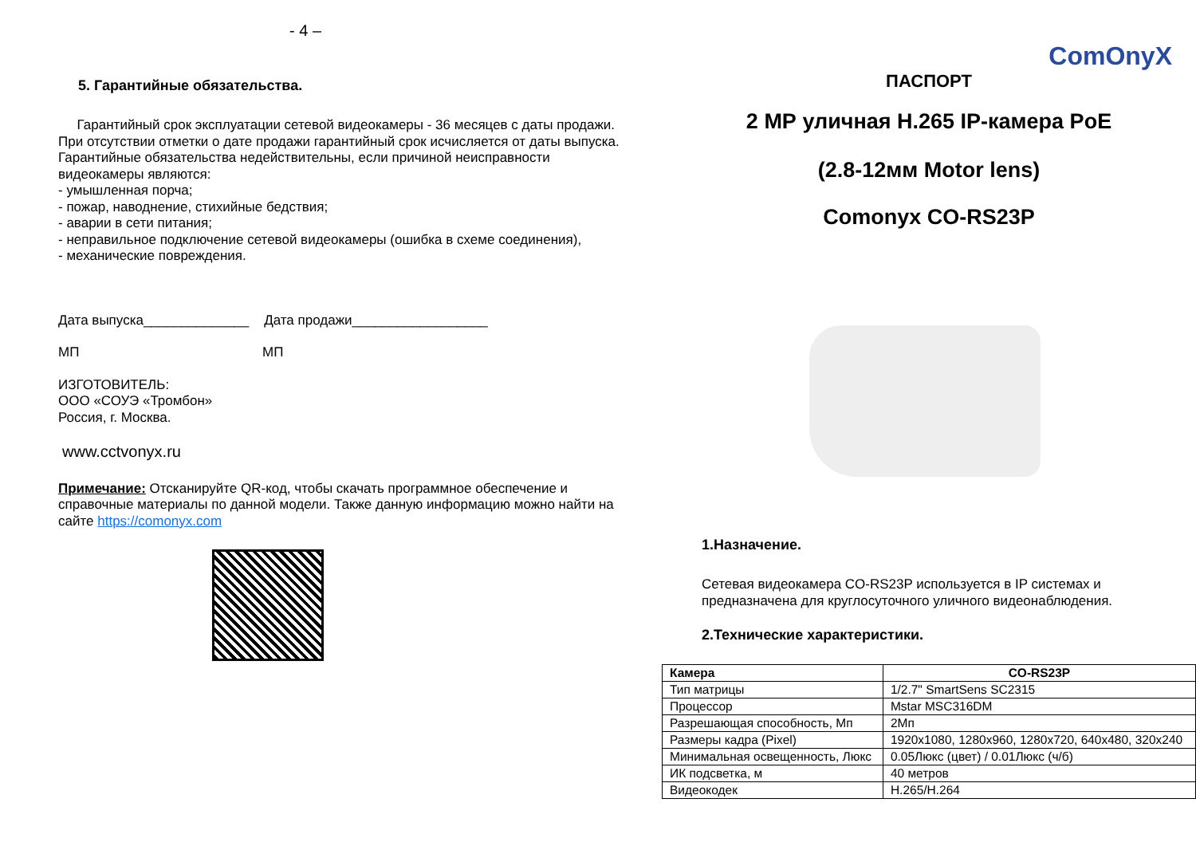- 4 –
5. Гарантийные обязательства.
Гарантийный срок эксплуатации сетевой видеокамеры - 36 месяцев с даты продажи.
При отсутствии отметки о дате продажи гарантийный срок исчисляется от даты выпуска.
Гарантийные обязательства недействительны, если причиной неисправности видеокамеры являются:
- умышленная порча;
- пожар, наводнение, стихийные бедствия;
- аварии в сети питания;
- неправильное подключение сетевой видеокамеры (ошибка в схеме соединения),
- механические повреждения.
Дата выпуска______________ Дата продажи__________________
МП МП
ИЗГОТОВИТЕЛЬ:
ООО «СОУЭ «Тромбон»
Россия, г. Москва.
www.cctvonyx.ru
Примечание: Отсканируйте QR-код, чтобы скачать программное обеспечение и справочные материалы по данной модели. Также данную информацию можно найти на сайте https://comonyx.com
ComOnyX
ПАСПОРТ
2 МР уличная H.265 IP-камера PoE
(2.8-12мм Motor lens)
Comonyx CO-RS23P
1.Назначение.
Сетевая видеокамера CO-RS23P используется в IP системах и предназначена для круглосуточного уличного видеонаблюдения.
2.Технические характеристики.
| Камера | CO-RS23P |
| --- | --- |
| Тип матрицы | 1/2.7" SmartSens SC2315 |
| Процессор | Mstar MSC316DM |
| Разрешающая способность, Мп | 2Мп |
| Размеры кадра (Pixel) | 1920x1080, 1280x960, 1280x720, 640x480, 320x240 |
| Минимальная освещенность, Люкс | 0.05Люкс (цвет) / 0.01Люкс (ч/б) |
| ИК подсветка, м | 40 метров |
| Видеокодек | H.265/H.264 |